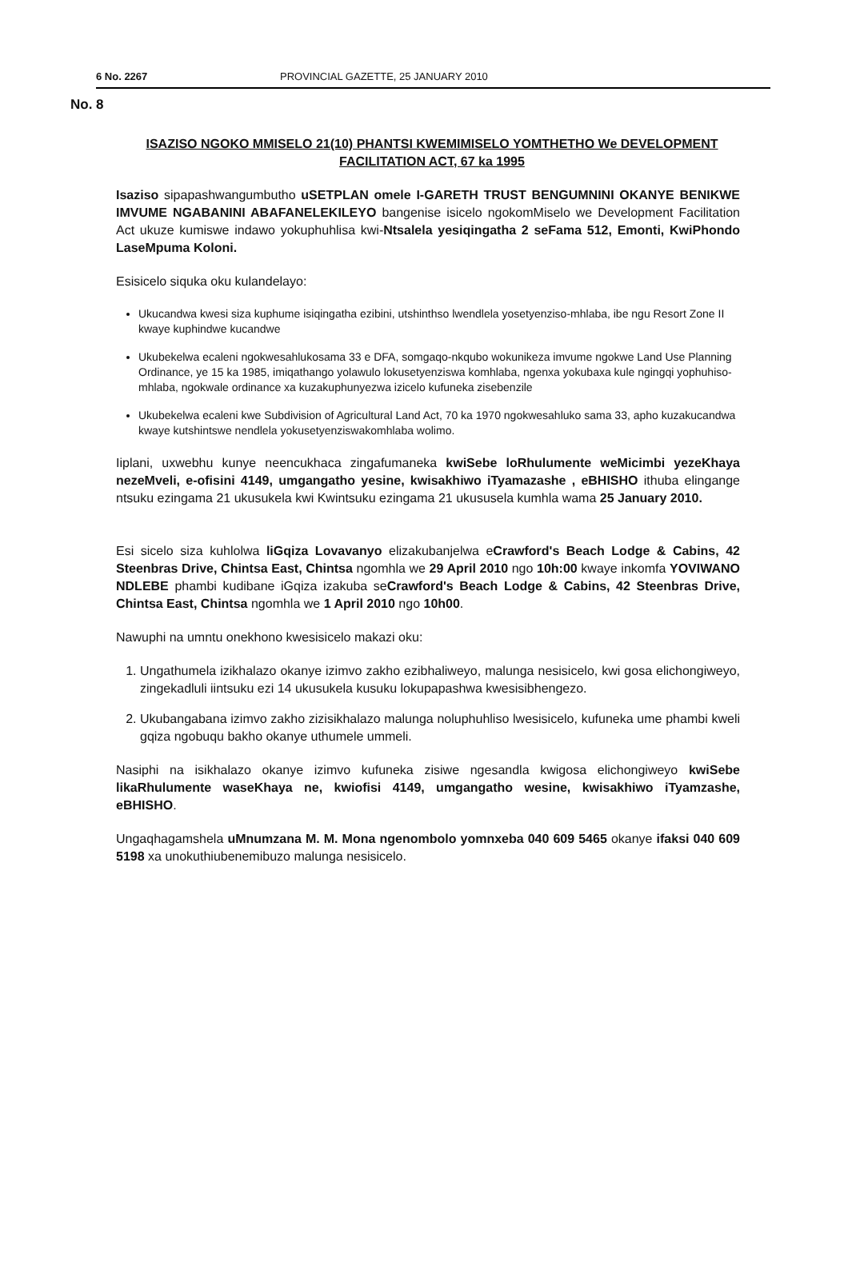6 No. 2267 PROVINCIAL GAZETTE, 25 JANUARY 2010
No. 8
ISAZISO NGOKO MMISELO 21(10) PHANTSI KWEMIMISELO YOMTHETHO We DEVELOPMENT FACILITATION ACT, 67 ka 1995
Isaziso sipapashwangumbutho uSETPLAN omele I-GARETH TRUST BENGUMNINI OKANYE BENIKWE IMVUME NGABANINI ABAFANELEKILEYO bangenise isicelo ngokomMiselo we Development Facilitation Act ukuze kumiswe indawo yokuphuhlisa kwi-Ntsalela yesiqingatha 2 seFama 512, Emonti, KwiPhondo LaseMpuma Koloni.
Esisicelo siquka oku kulandelayo:
Ukucandwa kwesi siza kuphume isiqingatha ezibini, utshinthso lwendlela yosetyenziso-mhlaba, ibe ngu Resort Zone II kwaye kuphindwe kucandwe
Ukubekelwa ecaleni ngokwesahlukosama 33 e DFA, somgaqo-nkqubo wokunikeza imvume ngokwe Land Use Planning Ordinance, ye 15 ka 1985, imiqathango yolawulo lokusetyenziswa komhlaba, ngenxa yokubaxa kule ngingqi yophuhiso-mhlaba, ngokwale ordinance xa kuzakuphunyezwa izicelo kufuneka zisebenzile
Ukubekelwa ecaleni kwe Subdivision of Agricultural Land Act, 70 ka 1970 ngokwesahluko sama 33, apho kuzakucandwa kwaye kutshintswe nendlela yokusetyenziswakomhlaba wolimo.
Iiplani, uxwebhu kunye neencukhaca zingafumaneka kwiSebe loRhulumente weMicimbi yezeKhaya nezeMveli, e-ofisini 4149, umgangatho yesine, kwisakhiwo iTyamazashe , eBHISHO ithuba elingange ntsuku ezingama 21 ukusukela kwi Kwintsuku ezingama 21 ukususela kumhla wama 25 January 2010.
Esi sicelo siza kuhlolwa liGqiza Lovavanyo elizakubanjelwa eCrawford's Beach Lodge & Cabins, 42 Steenbras Drive, Chintsa East, Chintsa ngomhla we 29 April 2010 ngo 10h:00 kwaye inkomfa YOVIWANO NDLEBE phambi kudibane iGqiza izakuba seCrawford's Beach Lodge & Cabins, 42 Steenbras Drive, Chintsa East, Chintsa ngomhla we 1 April 2010 ngo 10h00.
Nawuphi na umntu onekhono kwesisicelo makazi oku:
1. Ungathumela izikhalazo okanye izimvo zakho ezibhaliweyo, malunga nesisicelo, kwi gosa elichongiweyo, zingekadluli iintsuku ezi 14 ukusukela kusuku lokupapashwa kwesisibhengezo.
2. Ukubangabana izimvo zakho zizisikhalazo malunga noluphuhliso lwesisicelo, kufuneka ume phambi kweli gqiza ngobuqu bakho okanye uthumele ummeli.
Nasiphi na isikhalazo okanye izimvo kufuneka zisiwe ngesandla kwigosa elichongiweyo kwiSebe likaRhulumente waseKhaya ne, kwiofisi 4149, umgangatho wesine, kwisakhiwo iTyamzashe, eBHISHO.
Ungaqhagamshela uMnumzana M. M. Mona ngenombolo yomnxeba 040 609 5465 okanye ifaksi 040 609 5198 xa unokuthiubenemibuzo malunga nesisicelo.